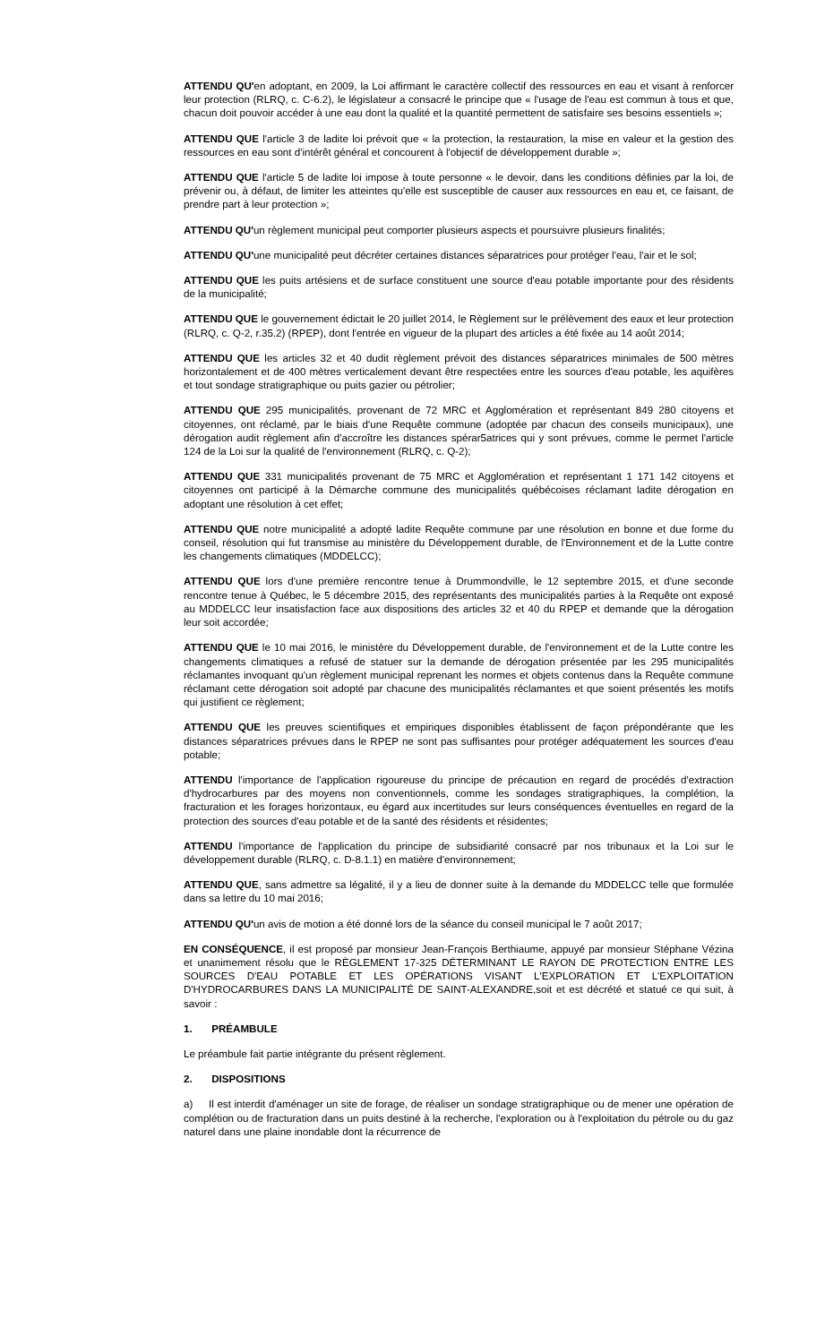ATTENDU QU'en adoptant, en 2009, la Loi affirmant le caractère collectif des ressources en eau et visant à renforcer leur protection (RLRQ, c. C-6.2), le législateur a consacré le principe que « l'usage de l'eau est commun à tous et que, chacun doit pouvoir accéder à une eau dont la qualité et la quantité permettent de satisfaire ses besoins essentiels »;
ATTENDU QUE l'article 3 de ladite loi prévoit que « la protection, la restauration, la mise en valeur et la gestion des ressources en eau sont d'intérêt général et concourent à l'objectif de développement durable »;
ATTENDU QUE l'article 5 de ladite loi impose à toute personne « le devoir, dans les conditions définies par la loi, de prévenir ou, à défaut, de limiter les atteintes qu'elle est susceptible de causer aux ressources en eau et, ce faisant, de prendre part à leur protection »;
ATTENDU QU'un règlement municipal peut comporter plusieurs aspects et poursuivre plusieurs finalités;
ATTENDU QU'une municipalité peut décréter certaines distances séparatrices pour protéger l'eau, l'air et le sol;
ATTENDU QUE les puits artésiens et de surface constituent une source d'eau potable importante pour des résidents de la municipalité;
ATTENDU QUE le gouvernement édictait le 20 juillet 2014, le Règlement sur le prélèvement des eaux et leur protection (RLRQ, c. Q-2, r.35.2) (RPEP), dont l'entrée en vigueur de la plupart des articles a été fixée au 14 août 2014;
ATTENDU QUE les articles 32 et 40 dudit règlement prévoit des distances séparatrices minimales de 500 mètres horizontalement et de 400 mètres verticalement devant être respectées entre les sources d'eau potable, les aquifères et tout sondage stratigraphique ou puits gazier ou pétrolier;
ATTENDU QUE 295 municipalités, provenant de 72 MRC et Agglomération et représentant 849 280 citoyens et citoyennes, ont réclamé, par le biais d'une Requête commune (adoptée par chacun des conseils municipaux), une dérogation audit règlement afin d'accroître les distances spérar5atrices qui y sont prévues, comme le permet l'article 124 de la Loi sur la qualité de l'environnement (RLRQ, c. Q-2);
ATTENDU QUE 331 municipalités provenant de 75 MRC et Agglomération et représentant 1 171 142 citoyens et citoyennes ont participé à la Démarche commune des municipalités québécoises réclamant ladite dérogation en adoptant une résolution à cet effet;
ATTENDU QUE notre municipalité a adopté ladite Requête commune par une résolution en bonne et due forme du conseil, résolution qui fut transmise au ministère du Développement durable, de l'Environnement et de la Lutte contre les changements climatiques (MDDELCC);
ATTENDU QUE lors d'une première rencontre tenue à Drummondville, le 12 septembre 2015, et d'une seconde rencontre tenue à Québec, le 5 décembre 2015, des représentants des municipalités parties à la Requête ont exposé au MDDELCC leur insatisfaction face aux dispositions des articles 32 et 40 du RPEP et demande que la dérogation leur soit accordée;
ATTENDU QUE le 10 mai 2016, le ministère du Développement durable, de l'environnement et de la Lutte contre les changements climatiques a refusé de statuer sur la demande de dérogation présentée par les 295 municipalités réclamantes invoquant qu'un règlement municipal reprenant les normes et objets contenus dans la Requête commune réclamant cette dérogation soit adopté par chacune des municipalités réclamantes et que soient présentés les motifs qui justifient ce règlement;
ATTENDU QUE les preuves scientifiques et empiriques disponibles établissent de façon prépondérante que les distances séparatrices prévues dans le RPEP ne sont pas suffisantes pour protéger adéquatement les sources d'eau potable;
ATTENDU l'importance de l'application rigoureuse du principe de précaution en regard de procédés d'extraction d'hydrocarbures par des moyens non conventionnels, comme les sondages stratigraphiques, la complétion, la fracturation et les forages horizontaux, eu égard aux incertitudes sur leurs conséquences éventuelles en regard de la protection des sources d'eau potable et de la santé des résidents et résidentes;
ATTENDU l'importance de l'application du principe de subsidiarité consacré par nos tribunaux et la Loi sur le développement durable (RLRQ, c. D-8.1.1) en matière d'environnement;
ATTENDU QUE, sans admettre sa légalité, il y a lieu de donner suite à la demande du MDDELCC telle que formulée dans sa lettre du 10 mai 2016;
ATTENDU QU'un avis de motion a été donné lors de la séance du conseil municipal le 7 août 2017;
EN CONSÉQUENCE, il est proposé par monsieur Jean-François Berthiaume, appuyé par monsieur Stéphane Vézina et unanimement résolu que le RÈGLEMENT 17-325 DÉTERMINANT LE RAYON DE PROTECTION ENTRE LES SOURCES D'EAU POTABLE ET LES OPÉRATIONS VISANT L'EXPLORATION ET L'EXPLOITATION D'HYDROCARBURES DANS LA MUNICIPALITÉ DE SAINT-ALEXANDRE,soit et est décrété et statué ce qui suit, à savoir :
1. PRÉAMBULE
Le préambule fait partie intégrante du présent règlement.
2. DISPOSITIONS
a) Il est interdit d'aménager un site de forage, de réaliser un sondage stratigraphique ou de mener une opération de complétion ou de fracturation dans un puits destiné à la recherche, l'exploration ou à l'exploitation du pétrole ou du gaz naturel dans une plaine inondable dont la récurrence de